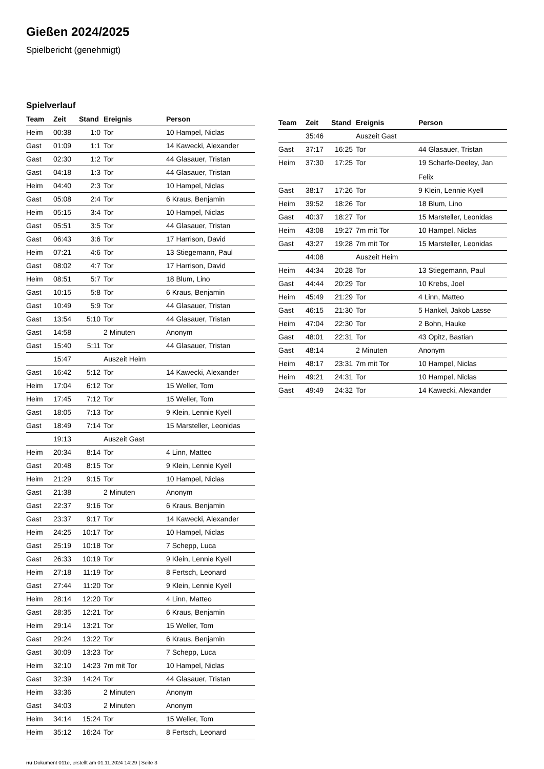Gießen 2024/2025
Spielbericht (genehmigt)
Spielverlauf
| Team | Zeit | Stand | Ereignis | Person |
| --- | --- | --- | --- | --- |
| Heim | 00:38 | 1:0 | Tor | 10 Hampel, Niclas |
| Gast | 01:09 | 1:1 | Tor | 14 Kawecki, Alexander |
| Gast | 02:30 | 1:2 | Tor | 44 Glasauer, Tristan |
| Gast | 04:18 | 1:3 | Tor | 44 Glasauer, Tristan |
| Heim | 04:40 | 2:3 | Tor | 10 Hampel, Niclas |
| Gast | 05:08 | 2:4 | Tor | 6 Kraus, Benjamin |
| Heim | 05:15 | 3:4 | Tor | 10 Hampel, Niclas |
| Gast | 05:51 | 3:5 | Tor | 44 Glasauer, Tristan |
| Gast | 06:43 | 3:6 | Tor | 17 Harrison, David |
| Heim | 07:21 | 4:6 | Tor | 13 Stiegemann, Paul |
| Gast | 08:02 | 4:7 | Tor | 17 Harrison, David |
| Heim | 08:51 | 5:7 | Tor | 18 Blum, Lino |
| Gast | 10:15 | 5:8 | Tor | 6 Kraus, Benjamin |
| Gast | 10:49 | 5:9 | Tor | 44 Glasauer, Tristan |
| Gast | 13:54 | 5:10 | Tor | 44 Glasauer, Tristan |
| Gast | 14:58 | | 2 Minuten | Anonym |
| Gast | 15:40 | 5:11 | Tor | 44 Glasauer, Tristan |
| | 15:47 | | Auszeit Heim | |
| Gast | 16:42 | 5:12 | Tor | 14 Kawecki, Alexander |
| Heim | 17:04 | 6:12 | Tor | 15 Weller, Tom |
| Heim | 17:45 | 7:12 | Tor | 15 Weller, Tom |
| Gast | 18:05 | 7:13 | Tor | 9 Klein, Lennie Kyell |
| Gast | 18:49 | 7:14 | Tor | 15 Marsteller, Leonidas |
| | 19:13 | | Auszeit Gast | |
| Heim | 20:34 | 8:14 | Tor | 4 Linn, Matteo |
| Gast | 20:48 | 8:15 | Tor | 9 Klein, Lennie Kyell |
| Heim | 21:29 | 9:15 | Tor | 10 Hampel, Niclas |
| Gast | 21:38 | | 2 Minuten | Anonym |
| Gast | 22:37 | 9:16 | Tor | 6 Kraus, Benjamin |
| Gast | 23:37 | 9:17 | Tor | 14 Kawecki, Alexander |
| Heim | 24:25 | 10:17 | Tor | 10 Hampel, Niclas |
| Gast | 25:19 | 10:18 | Tor | 7 Schepp, Luca |
| Gast | 26:33 | 10:19 | Tor | 9 Klein, Lennie Kyell |
| Heim | 27:18 | 11:19 | Tor | 8 Fertsch, Leonard |
| Gast | 27:44 | 11:20 | Tor | 9 Klein, Lennie Kyell |
| Heim | 28:14 | 12:20 | Tor | 4 Linn, Matteo |
| Gast | 28:35 | 12:21 | Tor | 6 Kraus, Benjamin |
| Heim | 29:14 | 13:21 | Tor | 15 Weller, Tom |
| Gast | 29:24 | 13:22 | Tor | 6 Kraus, Benjamin |
| Gast | 30:09 | 13:23 | Tor | 7 Schepp, Luca |
| Heim | 32:10 | 14:23 | 7m mit Tor | 10 Hampel, Niclas |
| Gast | 32:39 | 14:24 | Tor | 44 Glasauer, Tristan |
| Heim | 33:36 | | 2 Minuten | Anonym |
| Gast | 34:03 | | 2 Minuten | Anonym |
| Heim | 34:14 | 15:24 | Tor | 15 Weller, Tom |
| Heim | 35:12 | 16:24 | Tor | 8 Fertsch, Leonard |
| Team | Zeit | Stand | Ereignis | Person |
| --- | --- | --- | --- | --- |
| | 35:46 | | Auszeit Gast | |
| Gast | 37:17 | 16:25 | Tor | 44 Glasauer, Tristan |
| Heim | 37:30 | 17:25 | Tor | 19 Scharfe-Deeley, Jan Felix |
| Gast | 38:17 | 17:26 | Tor | 9 Klein, Lennie Kyell |
| Heim | 39:52 | 18:26 | Tor | 18 Blum, Lino |
| Gast | 40:37 | 18:27 | Tor | 15 Marsteller, Leonidas |
| Heim | 43:08 | 19:27 | 7m mit Tor | 10 Hampel, Niclas |
| Gast | 43:27 | 19:28 | 7m mit Tor | 15 Marsteller, Leonidas |
| | 44:08 | | Auszeit Heim | |
| Heim | 44:34 | 20:28 | Tor | 13 Stiegemann, Paul |
| Gast | 44:44 | 20:29 | Tor | 10 Krebs, Joel |
| Heim | 45:49 | 21:29 | Tor | 4 Linn, Matteo |
| Gast | 46:15 | 21:30 | Tor | 5 Hankel, Jakob Lasse |
| Heim | 47:04 | 22:30 | Tor | 2 Bohn, Hauke |
| Gast | 48:01 | 22:31 | Tor | 43 Opitz, Bastian |
| Gast | 48:14 | | 2 Minuten | Anonym |
| Heim | 48:17 | 23:31 | 7m mit Tor | 10 Hampel, Niclas |
| Heim | 49:21 | 24:31 | Tor | 10 Hampel, Niclas |
| Gast | 49:49 | 24:32 | Tor | 14 Kawecki, Alexander |
nu.Dokument 011e, erstellt am 01.11.2024 14:29 | Seite 3